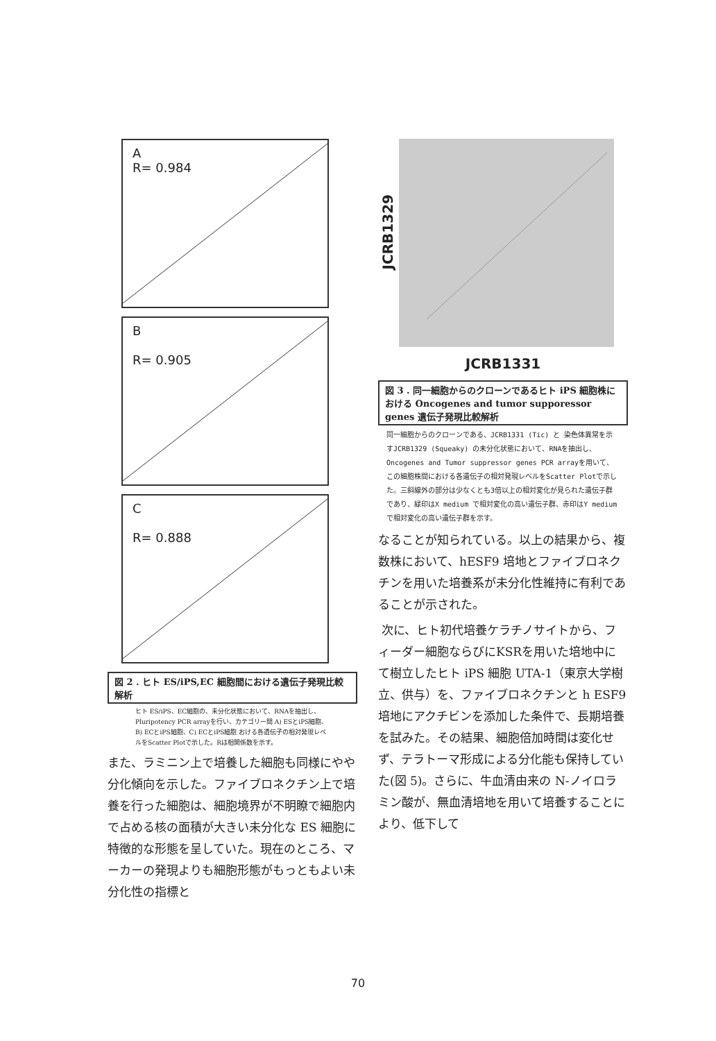A
R= 0.984
B
R= 0.905
C
R= 0.888
図 2 . ヒト ES/iPS,EC 細胞間における遺伝子発現比較解析
ヒト ES/iPS、EC細胞の、未分化状態において、RNAを抽出し、Pluripotency PCR arrayを行い、カテゴリー間 A) ESとiPS細胞、B) ECとiPS細胞、C) ECとiPS細胞 おける各遺伝子の相対発現レベルをScatter Plotで示した。Rは相関係数を示す。
また、ラミニン上で培養した細胞も同様にやや分化傾向を示した。ファイブロネクチン上で培養を行った細胞は、細胞境界が不明瞭で細胞内で占める核の面積が大きい未分化な ES 細胞に特徴的な形態を呈していた。現在のところ、マーカーの発現よりも細胞形態がもっともよい未分化性の指標と
JCRB1329
JCRB1331
図 3 . 同一細胞からのクローンであるヒト iPS 細胞株における Oncogenes and tumor supporessor genes 遺伝子発現比較解析
同一細胞からのクローンである、JCRB1331 (Tic) と 染色体異常を示すJCRB1329 (Squeaky) の未分化状態において、RNAを抽出し、Oncogenes and Tumor suppressor genes PCR arrayを用いて、この細胞株間における各遺伝子の相対発現レベルをScatter Plotで示した。三斜線外の部分は少なくとも3倍以上の相対変化が見られた遺伝子群であり、緑印はX medium で相対変化の高い遺伝子群、赤印はY mediumで相対変化の高い遺伝子群を示す。
なることが知られている。以上の結果から、複数株において、hESF9 培地とファイブロネクチンを用いた培養系が未分化性維持に有利であることが示された。
次に、ヒト初代培養ケラチノサイトから、フィーダー細胞ならびにKSRを用いた培地中にて樹立したヒト iPS 細胞 UTA-1（東京大学樹立、供与）を、ファイブロネクチンと h ESF9 培地にアクチビンを添加した条件で、長期培養を試みた。その結果、細胞倍加時間は変化せず、テラトーマ形成による分化能も保持していた(図 5)。さらに、牛血清由来の N-ノイロラミン酸が、無血清培地を用いて培養することにより、低下して
70